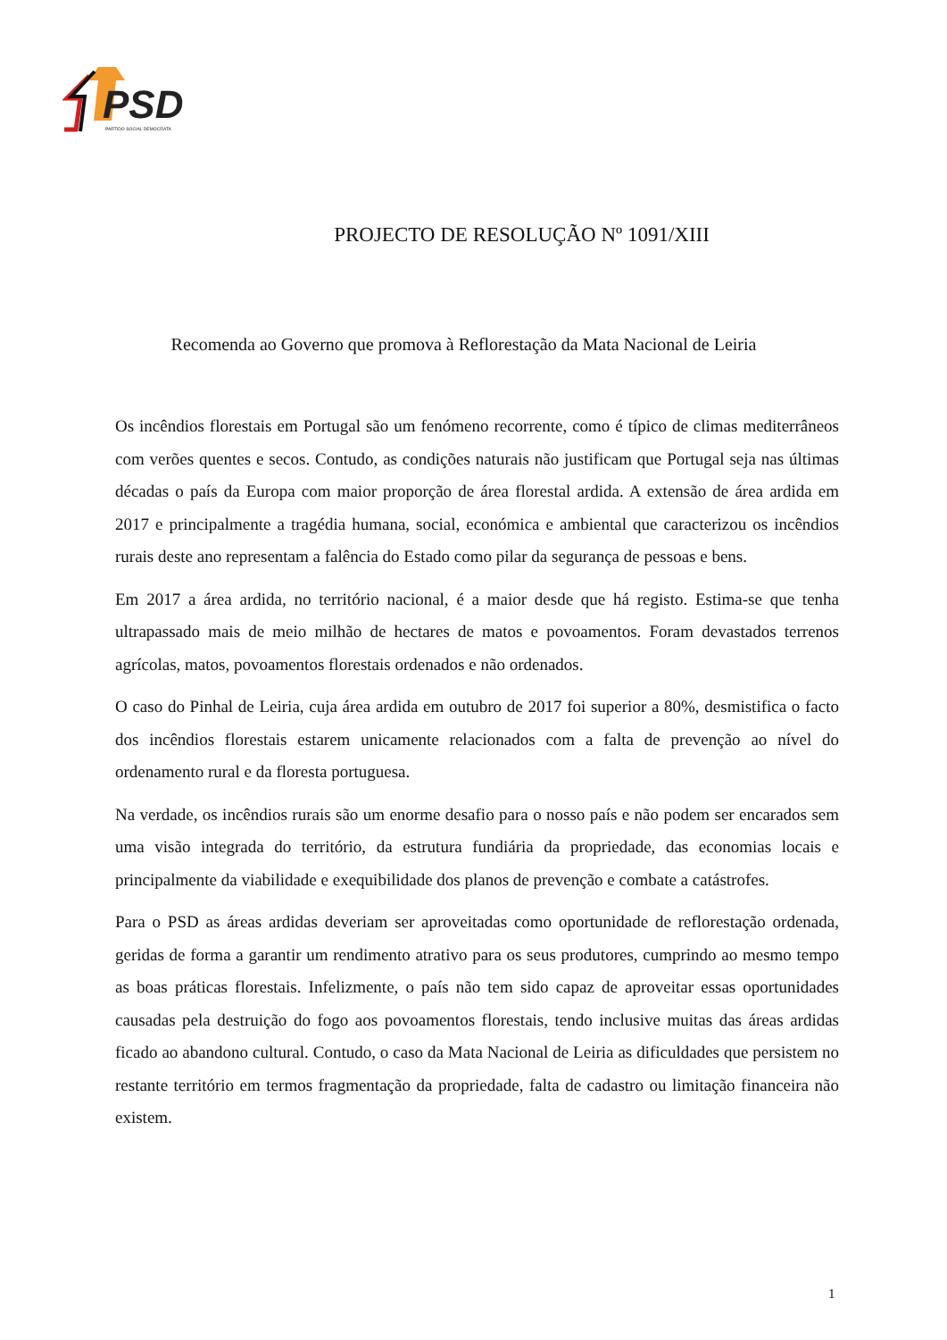PSD PARTIDO SOCIAL DEMOCRATA
PROJECTO DE RESOLUÇÃO Nº 1091/XIII
Recomenda ao Governo que promova à Reflorestação da Mata Nacional de Leiria
Os incêndios florestais em Portugal são um fenómeno recorrente, como é típico de climas mediterrâneos com verões quentes e secos. Contudo, as condições naturais não justificam que Portugal seja nas últimas décadas o país da Europa com maior proporção de área florestal ardida. A extensão de área ardida em 2017 e principalmente a tragédia humana, social, económica e ambiental que caracterizou os incêndios rurais deste ano representam a falência do Estado como pilar da segurança de pessoas e bens.
Em 2017 a área ardida, no território nacional, é a maior desde que há registo. Estima-se que tenha ultrapassado mais de meio milhão de hectares de matos e povoamentos. Foram devastados terrenos agrícolas, matos, povoamentos florestais ordenados e não ordenados.
O caso do Pinhal de Leiria, cuja área ardida em outubro de 2017 foi superior a 80%, desmistifica o facto dos incêndios florestais estarem unicamente relacionados com a falta de prevenção ao nível do ordenamento rural e da floresta portuguesa.
Na verdade, os incêndios rurais são um enorme desafio para o nosso país e não podem ser encarados sem uma visão integrada do território, da estrutura fundiária da propriedade, das economias locais e principalmente da viabilidade e exequibilidade dos planos de prevenção e combate a catástrofes.
Para o PSD as áreas ardidas deveriam ser aproveitadas como oportunidade de reflorestação ordenada, geridas de forma a garantir um rendimento atrativo para os seus produtores, cumprindo ao mesmo tempo as boas práticas florestais. Infelizmente, o país não tem sido capaz de aproveitar essas oportunidades causadas pela destruição do fogo aos povoamentos florestais, tendo inclusive muitas das áreas ardidas ficado ao abandono cultural. Contudo, o caso da Mata Nacional de Leiria as dificuldades que persistem no restante território em termos fragmentação da propriedade, falta de cadastro ou limitação financeira não existem.
1